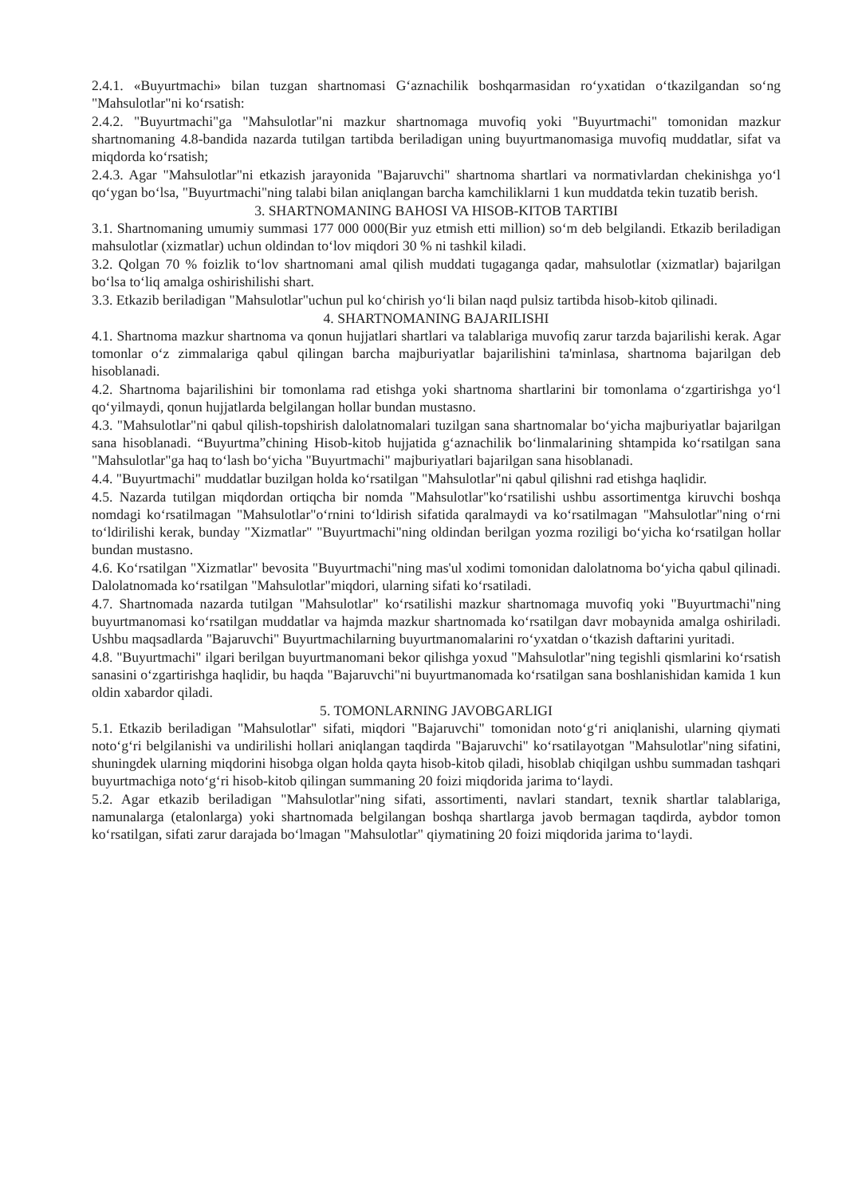2.4.1. «Buyurtmachi» bilan tuzgan shartnomasi G‘aznachilik boshqarmasidan ro‘yxatidan o‘tkazilgandan so‘ng "Mahsulotlar"ni ko‘rsatish:
2.4.2. "Buyurtmachi"ga "Mahsulotlar"ni mazkur shartnomaga muvofiq yoki "Buyurtmachi" tomonidan mazkur shartnomaning 4.8-bandida nazarda tutilgan tartibda beriladigan uning buyurtmanomasiga muvofiq muddatlar, sifat va miqdorda ko‘rsatish;
2.4.3. Agar "Mahsulotlar"ni etkazish jarayonida "Bajaruvchi" shartnoma shartlari va normativlardan chekinishga yo‘l qo‘ygan bo‘lsa, "Buyurtmachi"ning talabi bilan aniqlangan barcha kamchiliklarni 1 kun muddatda tekin tuzatib berish.
3. SHARTNOMANING BAHOSI VA HISOB-KITOB TARTIBI
3.1. Shartnomaning umumiy summasi 177 000 000(Bir yuz etmish etti million) so‘m deb belgilandi. Etkazib beriladigan mahsulotlar (xizmatlar) uchun oldindan to‘lov miqdori 30 % ni tashkil kiladi.
3.2. Qolgan 70 % foizlik to‘lov shartnomani amal qilish muddati tugaganga qadar, mahsulotlar (xizmatlar) bajarilgan bo‘lsa to‘liq amalga oshirishilishi shart.
3.3. Etkazib beriladigan "Mahsulotlar"uchun pul ko‘chirish yo‘li bilan naqd pulsiz tartibda hisob-kitob qilinadi.
4. SHARTNOMANING BAJARILISHI
4.1. Shartnoma mazkur shartnoma va qonun hujjatlari shartlari va talablariga muvofiq zarur tarzda bajarilishi kerak. Agar tomonlar o‘z zimmalariga qabul qilingan barcha majburiyatlar bajarilishini ta'minlasa, shartnoma bajarilgan deb hisoblanadi.
4.2. Shartnoma bajarilishini bir tomonlama rad etishga yoki shartnoma shartlarini bir tomonlama o‘zgartirishga yo‘l qo‘yilmaydi, qonun hujjatlarda belgilangan hollar bundan mustasno.
4.3. "Mahsulotlar"ni qabul qilish-topshirish dalolatnomalari tuzilgan sana shartnomalar bo‘yicha majburiyatlar bajarilgan sana hisoblanadi. “Buyurtma”chining Hisob-kitob hujjatida g‘aznachilik bo‘linmalarining shtampida ko‘rsatilgan sana "Mahsulotlar"ga haq to‘lash bo‘yicha "Buyurtmachi" majburiyatlari bajarilgan sana hisoblanadi.
4.4. "Buyurtmachi" muddatlar buzilgan holda ko‘rsatilgan "Mahsulotlar"ni qabul qilishni rad etishga haqlidir.
4.5. Nazarda tutilgan miqdordan ortiqcha bir nomda "Mahsulotlar"ko‘rsatilishi ushbu assortimentga kiruvchi boshqa nomdagi ko‘rsatilmagan "Mahsulotlar"o‘rnini to‘ldirish sifatida qaralmaydi va ko‘rsatilmagan "Mahsulotlar"ning o‘rni to‘ldirilishi kerak, bunday "Xizmatlar" "Buyurtmachi"ning oldindan berilgan yozma roziligi bo‘yicha ko‘rsatilgan hollar bundan mustasno.
4.6. Ko‘rsatilgan "Xizmatlar" bevosita "Buyurtmachi"ning mas'ul xodimi tomonidan dalolatnoma bo‘yicha qabul qilinadi. Dalolatnomada ko‘rsatilgan "Mahsulotlar"miqdori, ularning sifati ko‘rsatiladi.
4.7. Shartnomada nazarda tutilgan "Mahsulotlar" ko‘rsatilishi mazkur shartnomaga muvofiq yoki "Buyurtmachi"ning buyurtmanomasi ko‘rsatilgan muddatlar va hajmda mazkur shartnomada ko‘rsatilgan davr mobaynida amalga oshiriladi. Ushbu maqsadlarda "Bajaruvchi" Buyurtmachilarning buyurtmanomalarini ro‘yxatdan o‘tkazish daftarini yuritadi.
4.8. "Buyurtmachi" ilgari berilgan buyurtmanomani bekor qilishga yoxud "Mahsulotlar"ning tegishli qismlarini ko‘rsatish sanasini o‘zgartirishga haqlidir, bu haqda "Bajaruvchi"ni buyurtmanomada ko‘rsatilgan sana boshlanishidan kamida 1 kun oldin xabardor qiladi.
5. TOMONLARNING JAVOBGARLIGI
5.1. Etkazib beriladigan "Mahsulotlar" sifati, miqdori "Bajaruvchi" tomonidan noto‘g‘ri aniqlanishi, ularning qiymati noto‘g‘ri belgilanishi va undirilishi hollari aniqlangan taqdirda "Bajaruvchi" ko‘rsatilayotgan "Mahsulotlar"ning sifatini, shuningdek ularning miqdorini hisobga olgan holda qayta hisob-kitob qiladi, hisoblab chiqilgan ushbu summadan tashqari buyurtmachiga noto‘g‘ri hisob-kitob qilingan summaning 20 foizi miqdorida jarima to‘laydi.
5.2. Agar etkazib beriladigan "Mahsulotlar"ning sifati, assortimenti, navlari standart, texnik shartlar talablariga, namunalarga (etalonlarga) yoki shartnomada belgilangan boshqa shartlarga javob bermagan taqdirda, aybdor tomon ko‘rsatilgan, sifati zarur darajada bo‘lmagan "Mahsulotlar" qiymatining 20 foizi miqdorida jarima to‘laydi.